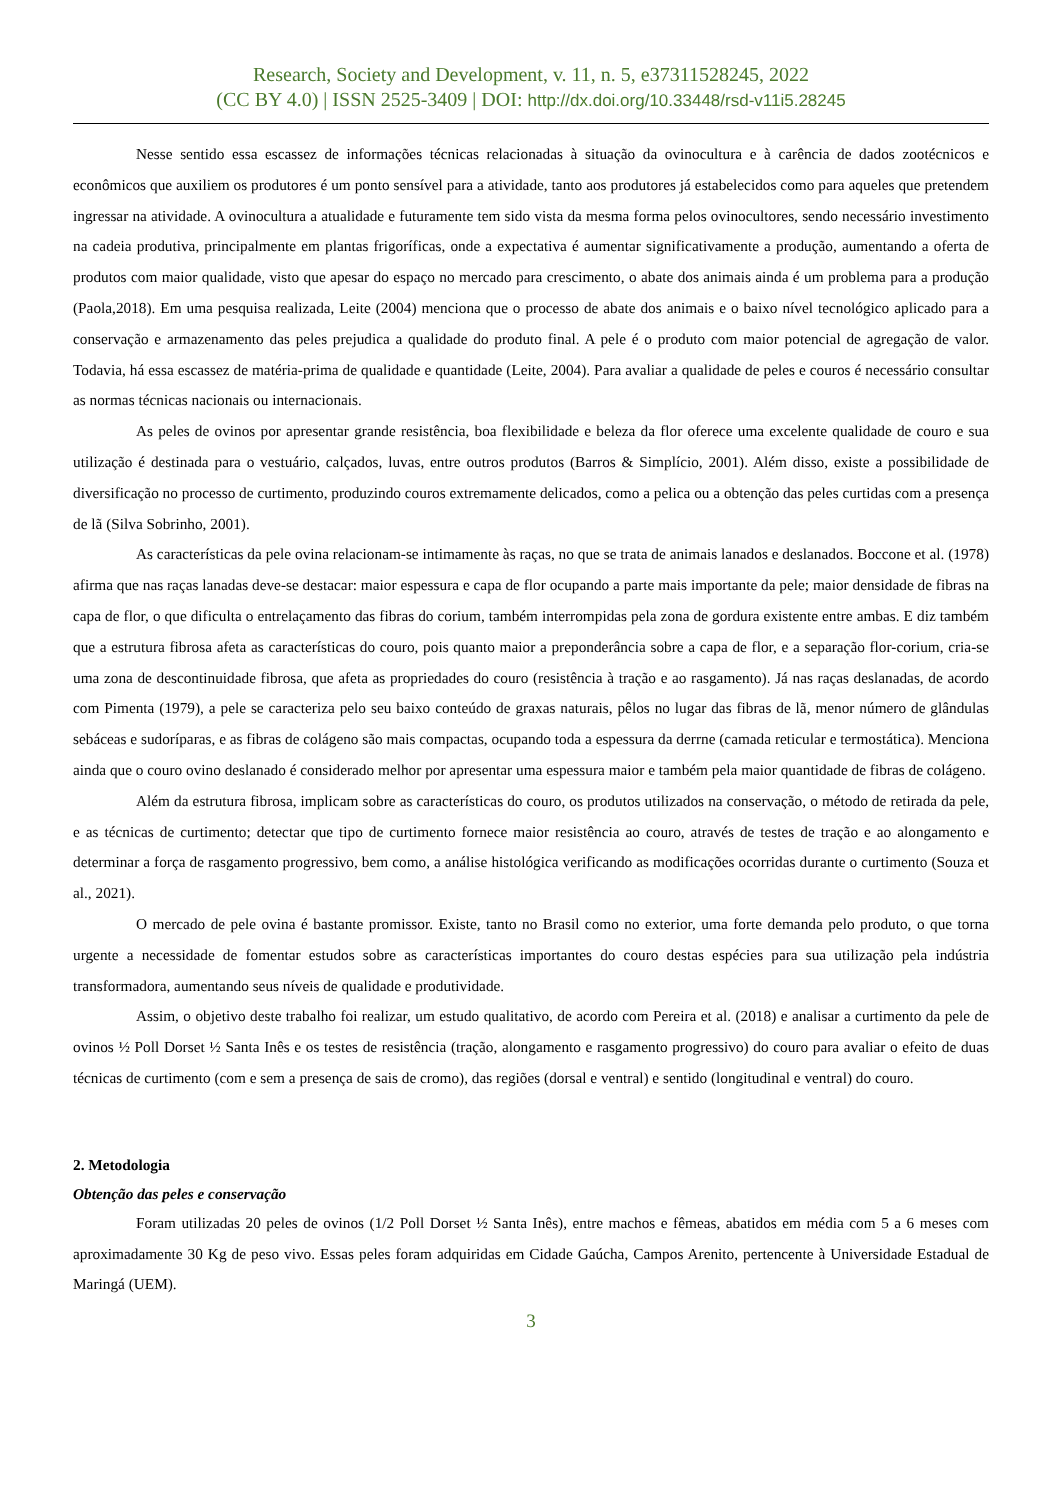Research, Society and Development, v. 11, n. 5, e37311528245, 2022
(CC BY 4.0) | ISSN 2525-3409 | DOI: http://dx.doi.org/10.33448/rsd-v11i5.28245
Nesse sentido essa escassez de informações técnicas relacionadas à situação da ovinocultura e à carência de dados zootécnicos e econômicos que auxiliem os produtores é um ponto sensível para a atividade, tanto aos produtores já estabelecidos como para aqueles que pretendem ingressar na atividade. A ovinocultura a atualidade e futuramente tem sido vista da mesma forma pelos ovinocultores, sendo necessário investimento na cadeia produtiva, principalmente em plantas frigoríficas, onde a expectativa é aumentar significativamente a produção, aumentando a oferta de produtos com maior qualidade, visto que apesar do espaço no mercado para crescimento, o abate dos animais ainda é um problema para a produção (Paola,2018). Em uma pesquisa realizada, Leite (2004) menciona que o processo de abate dos animais e o baixo nível tecnológico aplicado para a conservação e armazenamento das peles prejudica a qualidade do produto final. A pele é o produto com maior potencial de agregação de valor. Todavia, há essa escassez de matéria-prima de qualidade e quantidade (Leite, 2004). Para avaliar a qualidade de peles e couros é necessário consultar as normas técnicas nacionais ou internacionais.
As peles de ovinos por apresentar grande resistência, boa flexibilidade e beleza da flor oferece uma excelente qualidade de couro e sua utilização é destinada para o vestuário, calçados, luvas, entre outros produtos (Barros & Simplício, 2001). Além disso, existe a possibilidade de diversificação no processo de curtimento, produzindo couros extremamente delicados, como a pelica ou a obtenção das peles curtidas com a presença de lã (Silva Sobrinho, 2001).
As características da pele ovina relacionam-se intimamente às raças, no que se trata de animais lanados e deslanados. Boccone et al. (1978) afirma que nas raças lanadas deve-se destacar: maior espessura e capa de flor ocupando a parte mais importante da pele; maior densidade de fibras na capa de flor, o que dificulta o entrelaçamento das fibras do corium, também interrompidas pela zona de gordura existente entre ambas. E diz também que a estrutura fibrosa afeta as características do couro, pois quanto maior a preponderância sobre a capa de flor, e a separação flor-corium, cria-se uma zona de descontinuidade fibrosa, que afeta as propriedades do couro (resistência à tração e ao rasgamento). Já nas raças deslanadas, de acordo com Pimenta (1979), a pele se caracteriza pelo seu baixo conteúdo de graxas naturais, pêlos no lugar das fibras de lã, menor número de glândulas sebáceas e sudoríparas, e as fibras de colágeno são mais compactas, ocupando toda a espessura da derrne (camada reticular e termostática). Menciona ainda que o couro ovino deslanado é considerado melhor por apresentar uma espessura maior e também pela maior quantidade de fibras de colágeno.
Além da estrutura fibrosa, implicam sobre as características do couro, os produtos utilizados na conservação, o método de retirada da pele, e as técnicas de curtimento; detectar que tipo de curtimento fornece maior resistência ao couro, através de testes de tração e ao alongamento e determinar a força de rasgamento progressivo, bem como, a análise histológica verificando as modificações ocorridas durante o curtimento (Souza et al., 2021).
O mercado de pele ovina é bastante promissor. Existe, tanto no Brasil como no exterior, uma forte demanda pelo produto, o que torna urgente a necessidade de fomentar estudos sobre as características importantes do couro destas espécies para sua utilização pela indústria transformadora, aumentando seus níveis de qualidade e produtividade.
Assim, o objetivo deste trabalho foi realizar, um estudo qualitativo, de acordo com Pereira et al. (2018) e analisar a curtimento da pele de ovinos ½ Poll Dorset ½ Santa Inês e os testes de resistência (tração, alongamento e rasgamento progressivo) do couro para avaliar o efeito de duas técnicas de curtimento (com e sem a presença de sais de cromo), das regiões (dorsal e ventral) e sentido (longitudinal e ventral) do couro.
2. Metodologia
Obtenção das peles e conservação
Foram utilizadas 20 peles de ovinos (1/2 Poll Dorset ½ Santa Inês), entre machos e fêmeas, abatidos em média com 5 a 6 meses com aproximadamente 30 Kg de peso vivo. Essas peles foram adquiridas em Cidade Gaúcha, Campos Arenito, pertencente à Universidade Estadual de Maringá (UEM).
3